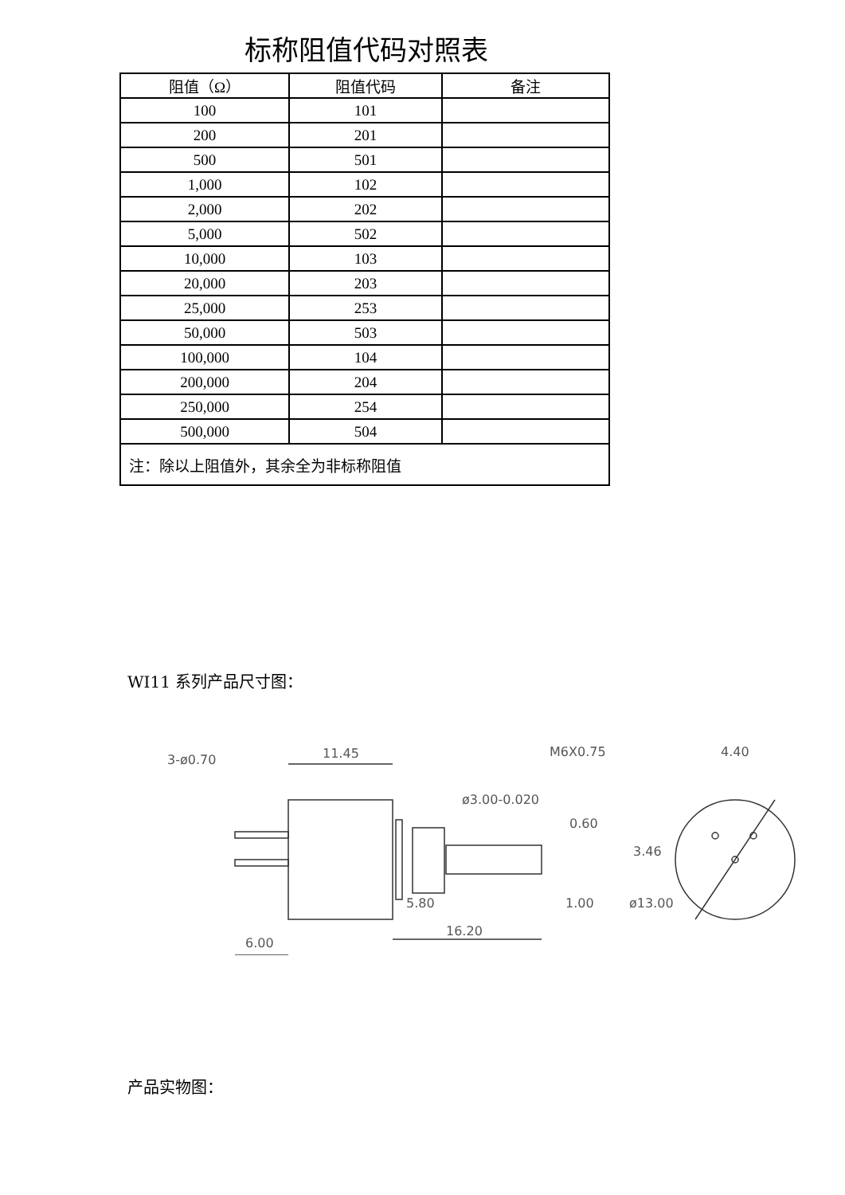标称阻值代码对照表
| 阻值（Ω） | 阻值代码 | 备注 |
| --- | --- | --- |
| 100 | 101 | |
| 200 | 201 | |
| 500 | 501 | |
| 1,000 | 102 | |
| 2,000 | 202 | |
| 5,000 | 502 | |
| 10,000 | 103 | |
| 20,000 | 203 | |
| 25,000 | 253 | |
| 50,000 | 503 | |
| 100,000 | 104 | |
| 200,000 | 204 | |
| 250,000 | 254 | |
| 500,000 | 504 | |
| 注：除以上阻值外，其余全为非标称阻值 | | |
WI11 系列产品尺寸图：
11.45
5.80
16.20
1.00
6.00
M6X0.75
4.40
ø13.00
ø3.00-0.020
0.60
3.46
3-ø0.70
产品实物图：